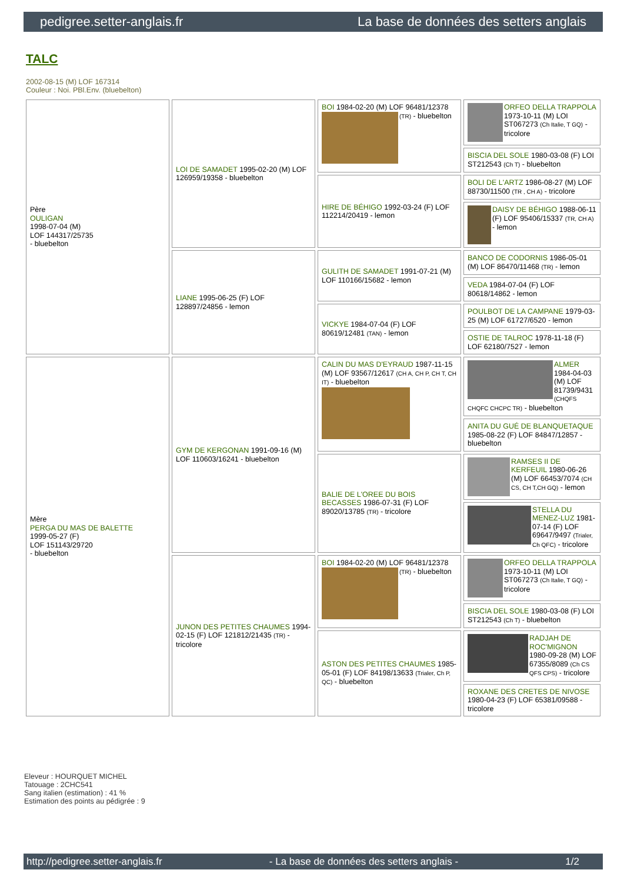pedigree.setter-anglais.fr La base de données des setters anglais
TALC
2002-08-15 (M) LOF 167314
Couleur : Noi. PBl.Env. (bluebelton)
| Père OULIGAN 1998-07-04 (M) LOF 144317/25735 - bluebelton | LOI DE SAMADET 1995-02-20 (M) LOF 126959/19358 - bluebelton | BOI 1984-02-20 (M) LOF 96481/12378 (TR) - bluebelton | ORFEO DELLA TRAPPOLA 1973-10-11 (M) LOI ST067273 (Ch Italie, T GQ) - tricolore |
| | | | BISCIA DEL SOLE 1980-03-08 (F) LOI ST212543 (Ch T) - bluebelton |
| | | HIRE DE BÉHIGO 1992-03-24 (F) LOF 112214/20419 - lemon | BOLI DE L'ARTZ 1986-08-27 (M) LOF 88730/11500 (TR , CH A) - tricolore |
| | | | DAISY DE BÉHIGO 1988-06-11 (F) LOF 95406/15337 (TR, CH A) - lemon |
| | LIANE 1995-06-25 (F) LOF 128897/24856 - lemon | GULITH DE SAMADET 1991-07-21 (M) LOF 110166/15682 - lemon | BANCO DE CODORNIS 1986-05-01 (M) LOF 86470/11468 (TR) - lemon |
| | | | VEDA 1984-07-04 (F) LOF 80618/14862 - lemon |
| | | VICKYE 1984-07-04 (F) LOF 80619/12481 (TAN) - lemon | POULBOT DE LA CAMPANE 1979-03-25 (M) LOF 61727/6520 - lemon |
| | | | OSTIE DE TALROC 1978-11-18 (F) LOF 62180/7527 - lemon |
| Mère PERGA DU MAS DE BALETTE 1999-05-27 (F) LOF 151143/29720 - bluebelton | GYM DE KERGONAN 1991-09-16 (M) LOF 110603/16241 - bluebelton | CALIN DU MAS D'EYRAUD 1987-11-15 (M) LOF 93567/12617 (CH A, CH P, CH T, CH IT) - bluebelton | ALMER 1984-04-03 (M) LOF 81739/9431 (CHQFS CHQFC CHCPC TR) - bluebelton |
| | | | ANITA DU GUÉ DE BLANQUETAQUE 1985-08-22 (F) LOF 84847/12857 - bluebelton |
| | | BALIE DE L'OREE DU BOIS BECASSES 1986-07-31 (F) LOF 89020/13785 (TR) - tricolore | RAMSES II DE KERFEUIL 1980-06-26 (M) LOF 66453/7074 (CH CS, CH T,CH GQ) - lemon |
| | | | STELLA DU MENEZ-LUZ 1981-07-14 (F) LOF 69647/9497 (Trialer, Ch QFC) - tricolore |
| | JUNON DES PETITES CHAUMES 1994-02-15 (F) LOF 121812/21435 (TR) - tricolore | BOI 1984-02-20 (M) LOF 96481/12378 (TR) - bluebelton | ORFEO DELLA TRAPPOLA 1973-10-11 (M) LOI ST067273 (Ch Italie, T GQ) - tricolore |
| | | | BISCIA DEL SOLE 1980-03-08 (F) LOI ST212543 (Ch T) - bluebelton |
| | | ASTON DES PETITES CHAUMES 1985-05-01 (F) LOF 84198/13633 (Trialer, Ch P, QC) - bluebelton | RADJAH DE ROC'MIGNON 1980-09-28 (M) LOF 67355/8089 (Ch CS QFS CPS) - tricolore |
| | | | ROXANE DES CRETES DE NIVOSE 1980-04-23 (F) LOF 65381/09588 - tricolore |
Eleveur : HOURQUET MICHEL
Tatouage : 2CHC541
Sang italien (estimation) : 41 %
Estimation des points au pédigrée : 9
http://pedigree.setter-anglais.fr - La base de données des setters anglais - 1/2